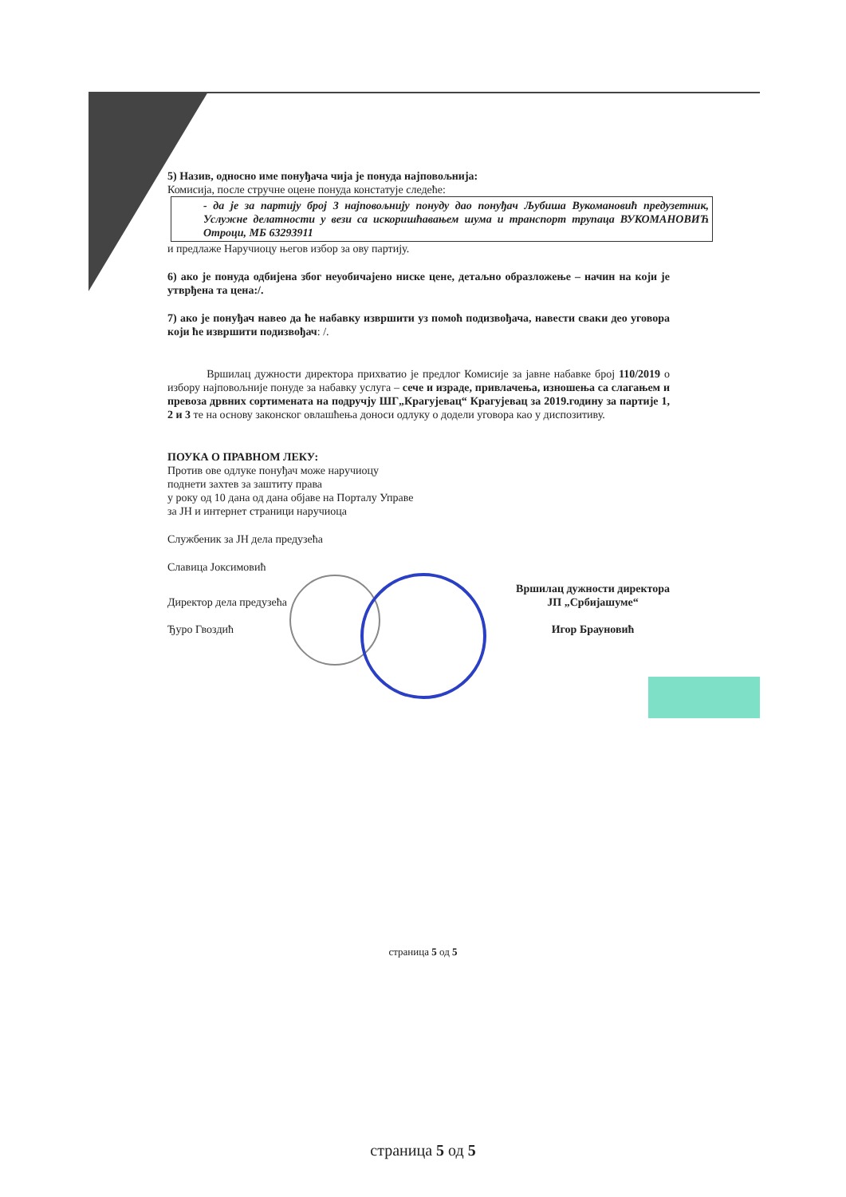5) Назив, односно име понуђача чија је понуда најповољнија:
Комисија, после стручне оцене понуда констатује следеће:
- да је за партију број 3 најповољнију понуду дао понуђач Љубиша Вукомановић предузетник, Услужне делатности у вези са искоришћавањем шума и транспорт трупаца ВУКОМАНОВИЋ Отроци, МБ 63293911
и предлаже Наручиоцу његов избор за ову партију.
6) ако је понуда одбијена због неуобичајено ниске цене, детаљно образложење – начин на који је утврђена та цена:/.
7) ако је понуђач навео да ће набавку извршити уз помоћ подизвођача, навести сваки део уговора који ће извршити подизвођач: /.
Вршилац дужности директора прихватио је предлог Комисије за јавне набавке број 110/2019 о избору најповољније понуде за набавку услуга – сече и израде, привлачења, изношења са слагањем и превоза дрвних сортимената на подручју ШГ„Крагујевац“ Крагујевац за 2019.годину за партије 1, 2 и 3 те на основу законског овлашћења доноси одлуку о додели уговора као у диспозитиву.
ПОУКА О ПРАВНОМ ЛЕКУ:
Против ове одлуке понуђач може наручиоцу
поднети захтев за заштиту права
у року од 10 дана од дана објаве на Порталу Управе
за ЈН и интернет страници наручиоца
Службеник за ЈН дела предузећа
Славица Јоксимовић
Директор дела предузећа
Ђуро Гвоздић
Вршилац дужности директора
ЈП „Србијашуме“
Игор Брауновић
страница 5 од 5
страница 5 од 5